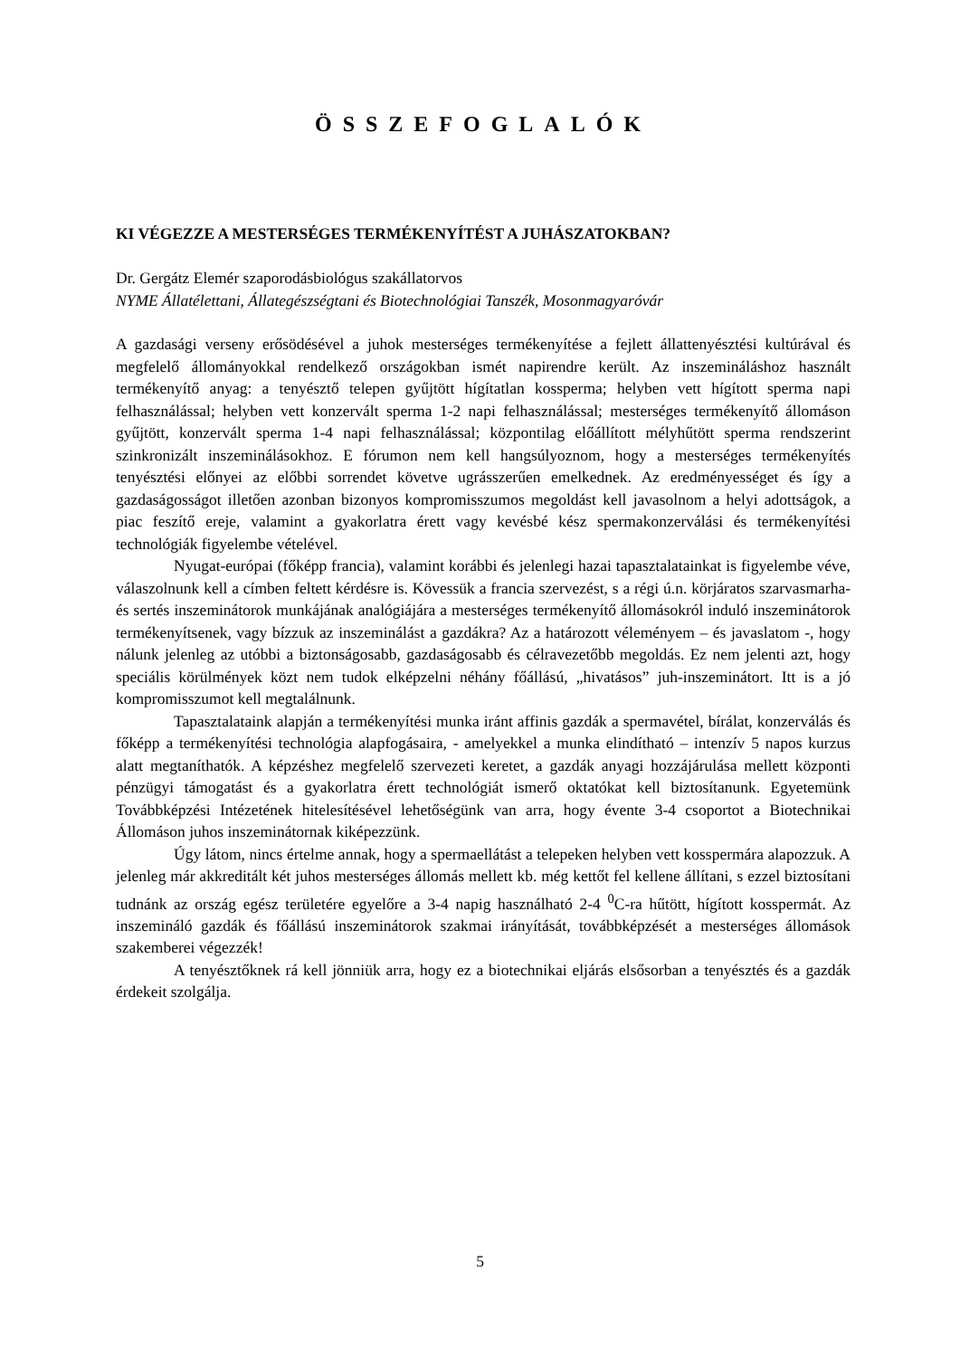ÖSSZEFOGLALÓK
KI VÉGEZZE A MESTERSÉGES TERMÉKENYÍTÉST A JUHÁSZATOKBAN?
Dr. Gergátz Elemér szaporodásbiológus szakállatorvos
NYME Állatélettani, Állategészségtani és Biotechnológiai Tanszék, Mosonmagyaróvár
A gazdasági verseny erősödésével a juhok mesterséges termékenyítése a fejlett állattenyésztési kultúrával és megfelelő állományokkal rendelkező országokban ismét napirendre került. Az inszemináláshoz használt termékenyítő anyag: a tenyésztő telepen gyűjtött hígítatlan kossperma; helyben vett hígított sperma napi felhasználással; helyben vett konzervált sperma 1-2 napi felhasználással; mesterséges termékenyítő állomáson gyűjtött, konzervált sperma 1-4 napi felhasználással; központilag előállított mélyhűtött sperma rendszerint szinkronizált inszeminálásokhoz. E fórumon nem kell hangsúlyoznom, hogy a mesterséges termékenyítés tenyésztési előnyei az előbbi sorrendet követve ugrásszerűen emelkednek. Az eredményességet és így a gazdaságosságot illetően azonban bizonyos kompromisszumos megoldást kell javasolnom a helyi adottságok, a piac feszítő ereje, valamint a gyakorlatra érett vagy kevésbé kész spermakonzerválási és termékenyítési technológiák figyelembe vételével.
Nyugat-európai (főképp francia), valamint korábbi és jelenlegi hazai tapasztalatainkat is figyelembe véve, válaszolnunk kell a címben feltett kérdésre is. Kövessük a francia szervezést, s a régi ú.n. körjáratos szarvasmarha- és sertés inszeminátorok munkájának analógiájára a mesterséges termékenyítő állomásokról induló inszeminátorok termékenyítsenek, vagy bízzuk az inszeminálást a gazdákra? Az a határozott véleményem – és javaslatom -, hogy nálunk jelenleg az utóbbi a biztonságosabb, gazdaságosabb és célravezetőbb megoldás. Ez nem jelenti azt, hogy speciális körülmények közt nem tudok elképzelni néhány főállású, „hivatásos” juh-inszeminátort. Itt is a jó kompromisszumot kell megtalálnunk.
Tapasztalataink alapján a termékenyítési munka iránt affinis gazdák a spermavétel, bírálat, konzerválás és főképp a termékenyítési technológia alapfogásaira, - amelyekkel a munka elindítható – intenzív 5 napos kurzus alatt megtaníthatók. A képzéshez megfelelő szervezeti keretet, a gazdák anyagi hozzájárulása mellett központi pénzügyi támogatást és a gyakorlatra érett technológiát ismerő oktatókat kell biztosítanunk. Egyetemünk Továbbképzési Intézetének hitelesítésével lehetőségünk van arra, hogy évente 3-4 csoportot a Biotechnikai Állomáson juhos inszeminátornak kiképezzünk.
Úgy látom, nincs értelme annak, hogy a spermaellátást a telepeken helyben vett kosspermára alapozzuk. A jelenleg már akkreditált két juhos mesterséges állomás mellett kb. még kettőt fel kellene állítani, s ezzel biztosítani tudnánk az ország egész területére egyelőre a 3-4 napig használható 2-4 <sup>0</sup>C-ra hűtött, hígított kosspermát. Az inszemináló gazdák és főállású inszeminátorok szakmai irányítását, továbbképzését a mesterséges állomások szakemberei végezzék!
A tenyésztőknek rá kell jönniük arra, hogy ez a biotechnikai eljárás elsősorban a tenyésztés és a gazdák érdekeit szolgálja.
5